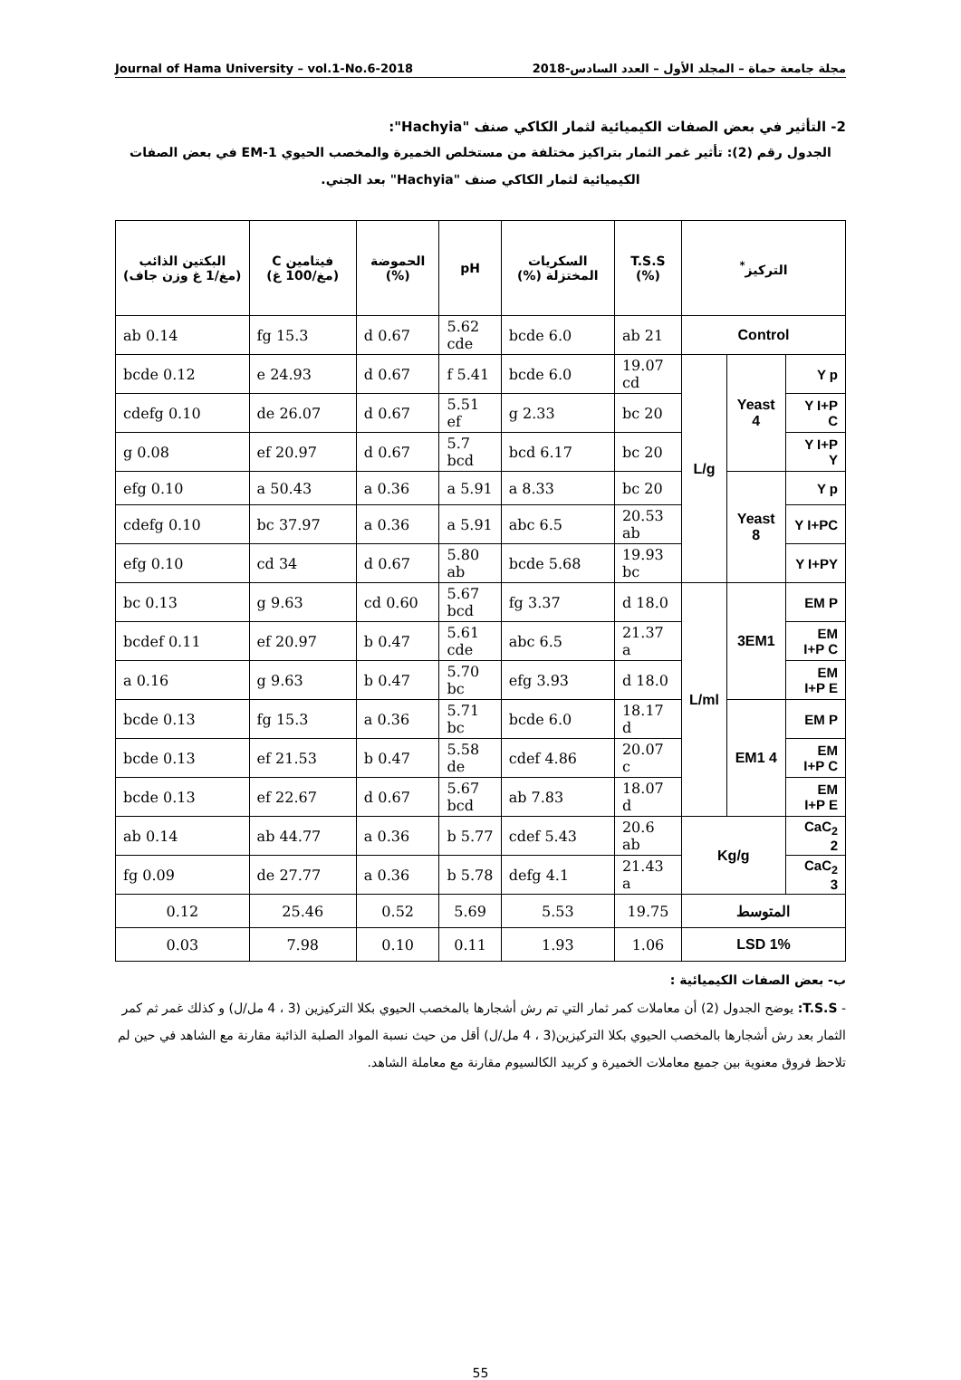Journal of Hama University – vol.1-No.6-2018 مجلة جامعة حماة – المجلد الأول – العدد السادس-2018
2- التأثير في بعض الصفات الكيميائية لثمار الكاكي صنف "Hachyia":
الجدول رقم (2): تأثير غمر الثمار بتراكيز مختلفة من مستخلص الخميرة والمخصب الحيوي EM-1 في بعض الصفات الكيميائية لثمار الكاكي صنف "Hachyia" بعد الجني.
| التركيز<sup>*</sup> | | | T.S.S (%) | السكريات المختزلة (%) | pH | الحموضة (%) | فيتامين C (مغ/100 غ) | البكتين الذائب (مغ/1 غ وزن جاف) |
| --- | --- | --- | --- | --- | --- | --- | --- | --- |
| Control | | | 21 ab | 6.0 bcde | 5.62 cde | 0.67 d | 15.3 fg | 0.14 ab |
| Y p | Yeast 4 | L/g | 19.07 cd | 6.0 bcde | 5.41 f | 0.67 d | 24.93 e | 0.12 bcde |
| Y I+P C | | | 20 bc | 2.33 g | 5.51 ef | 0.67 d | 26.07 de | 0.10 cdefg |
| Y I+P Y | | | 20 bc | 6.17 bcd | 5.7 bcd | 0.67 d | 20.97 ef | 0.08 g |
| Y p | Yeast 8 | | 20 bc | 8.33 a | 5.91 a | 0.36 a | 50.43 a | 0.10 efg |
| Y I+PC | | | 20.53 ab | 6.5 abc | 5.91 a | 0.36 a | 37.97 bc | 0.10 cdefg |
| Y I+PY | | | 19.93 bc | 5.68 bcde | 5.80 ab | 0.67 d | 34 cd | 0.10 efg |
| EM P | 3EM1 | L/ml | 18.0 d | 3.37 fg | 5.67 bcd | 0.60 cd | 9.63 g | 0.13 bc |
| EM I+P C | | | 21.37 a | 6.5 abc | 5.61 cde | 0.47 b | 20.97 ef | 0.11 bcdef |
| EM I+P E | | | 18.0 d | 3.93 efg | 5.70 bc | 0.47 b | 9.63 g | 0.16 a |
| EM P | EM1 4 | | 18.17 d | 6.0 bcde | 5.71 bc | 0.36 a | 15.3 fg | 0.13 bcde |
| EM I+P C | | | 20.07 c | 4.86 cdef | 5.58 de | 0.47 b | 21.53 ef | 0.13 bcde |
| EM I+P E | | | 18.07 d | 7.83 ab | 5.67 bcd | 0.67 d | 22.67 ef | 0.13 bcde |
| CaC<sub>2</sub> 2 | Kg/g | | 20.6 ab | 5.43 cdef | 5.77 b | 0.36 a | 44.77 ab | 0.14 ab |
| CaC<sub>2</sub> 3 | | | 21.43 a | 4.1 defg | 5.78 b | 0.36 a | 27.77 de | 0.09 fg |
| المتوسط | | | 19.75 | 5.53 | 5.69 | 0.52 | 25.46 | 0.12 |
| LSD 1% | | | 1.06 | 1.93 | 0.11 | 0.10 | 7.98 | 0.03 |
ب- بعض الصفات الكيميائية :
- T.S.S: يوضح الجدول (2) أن معاملات كمر ثمار التي تم رش أشجارها بالمخصب الحيوي بكلا التركيزين (3 ، 4 مل/ل) و كذلك غمر ثم كمر الثمار بعد رش أشجارها بالمخصب الحيوي بكلا التركيزين(3 ، 4 مل/ل) أقل من حيث نسبة المواد الصلبة الذائبة مقارنة مع الشاهد في حين لم تلاحظ فروق معنوية بين جميع معاملات الخميرة و كربيد الكالسيوم مقارنة مع معاملة الشاهد.
55